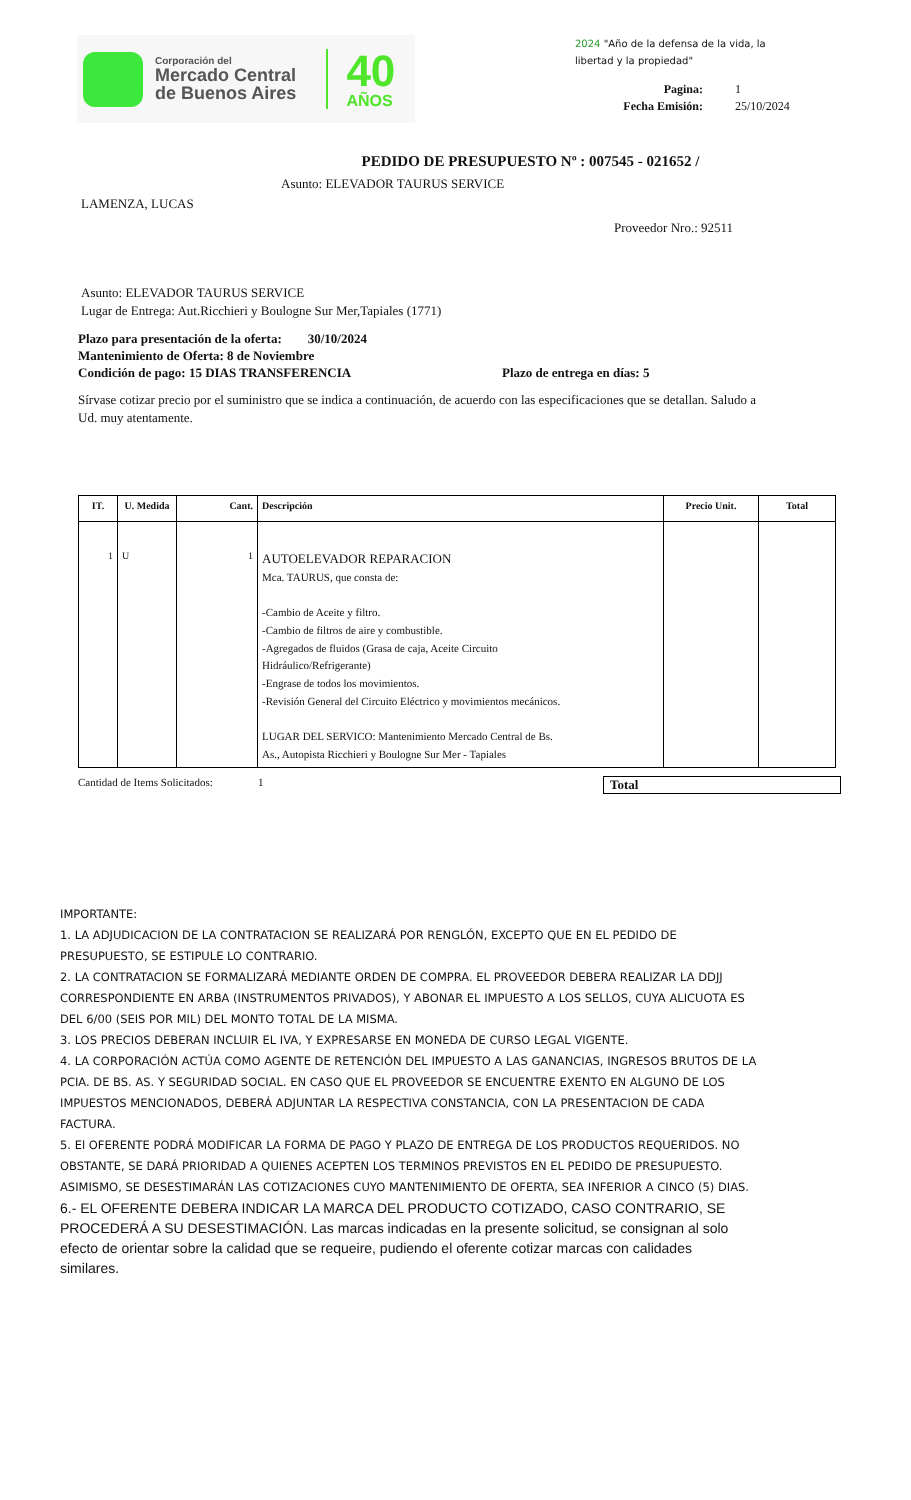Corporación del
Mercado Central
de Buenos Aires
40
AÑOS
2024 "Año de la defensa de la vida, la libertad y la propiedad"
Pagina: 1
Fecha Emisión: 25/10/2024
PEDIDO DE PRESUPUESTO Nº : 007545 - 021652 /
Asunto: ELEVADOR TAURUS SERVICE
LAMENZA, LUCAS
Proveedor Nro.: 92511
Asunto: ELEVADOR TAURUS SERVICE
Lugar de Entrega: Aut.Ricchieri y Boulogne Sur Mer,Tapiales (1771)
Plazo para presentación de la oferta: 30/10/2024
Mantenimiento de Oferta: 8 de Noviembre
Condición de pago: 15 DIAS TRANSFERENCIA Plazo de entrega en días: 5
Sírvase cotizar precio por el suministro que se indica a continuación, de acuerdo con las especificaciones que se detallan. Saludo a Ud. muy atentamente.
| IT. | U. Medida | Cant. | Descripción | Precio Unit. | Total |
| --- | --- | --- | --- | --- | --- |
| 1 | U | 1 | AUTOELEVADOR REPARACION Mca. TAURUS, que consta de: -Cambio de Aceite y filtro. -Cambio de filtros de aire y combustible. -Agregados de fluidos (Grasa de caja, Aceite Circuito Hidráulico/Refrigerante) -Engrase de todos los movimientos. -Revisión General del Circuito Eléctrico y movimientos mecánicos. LUGAR DEL SERVICO: Mantenimiento Mercado Central de Bs. As., Autopista Ricchieri y Boulogne Sur Mer - Tapiales | | |
Cantidad de Items Solicitados: 1 Total
IMPORTANTE:
1. LA ADJUDICACION DE LA CONTRATACION SE REALIZARÁ POR RENGLÓN, EXCEPTO QUE EN EL PEDIDO DE PRESUPUESTO, SE ESTIPULE LO CONTRARIO.
2. LA CONTRATACION SE FORMALIZARÁ MEDIANTE ORDEN DE COMPRA. EL PROVEEDOR DEBERA REALIZAR LA DDJJ CORRESPONDIENTE EN ARBA (INSTRUMENTOS PRIVADOS), Y ABONAR EL IMPUESTO A LOS SELLOS, CUYA ALICUOTA ES DEL 6/00 (SEIS POR MIL) DEL MONTO TOTAL DE LA MISMA.
3. LOS PRECIOS DEBERAN INCLUIR EL IVA, Y EXPRESARSE EN MONEDA DE CURSO LEGAL VIGENTE.
4. LA CORPORACIÓN ACTÚA COMO AGENTE DE RETENCIÓN DEL IMPUESTO A LAS GANANCIAS, INGRESOS BRUTOS DE LA PCIA. DE BS. AS. Y SEGURIDAD SOCIAL. EN CASO QUE EL PROVEEDOR SE ENCUENTRE EXENTO EN ALGUNO DE LOS IMPUESTOS MENCIONADOS, DEBERÁ ADJUNTAR LA RESPECTIVA CONSTANCIA, CON LA PRESENTACION DE CADA FACTURA.
5. El OFERENTE PODRÁ MODIFICAR LA FORMA DE PAGO Y PLAZO DE ENTREGA DE LOS PRODUCTOS REQUERIDOS. NO OBSTANTE, SE DARÁ PRIORIDAD A QUIENES ACEPTEN LOS TERMINOS PREVISTOS EN EL PEDIDO DE PRESUPUESTO. ASIMISMO, SE DESESTIMARÁN LAS COTIZACIONES CUYO MANTENIMIENTO DE OFERTA, SEA INFERIOR A CINCO (5) DIAS.
6.- EL OFERENTE DEBERA INDICAR LA MARCA DEL PRODUCTO COTIZADO, CASO CONTRARIO, SE PROCEDERÁ A SU DESESTIMACIÓN. Las marcas indicadas en la presente solicitud, se consignan al solo efecto de orientar sobre la calidad que se requeire, pudiendo el oferente cotizar marcas con calidades similares.